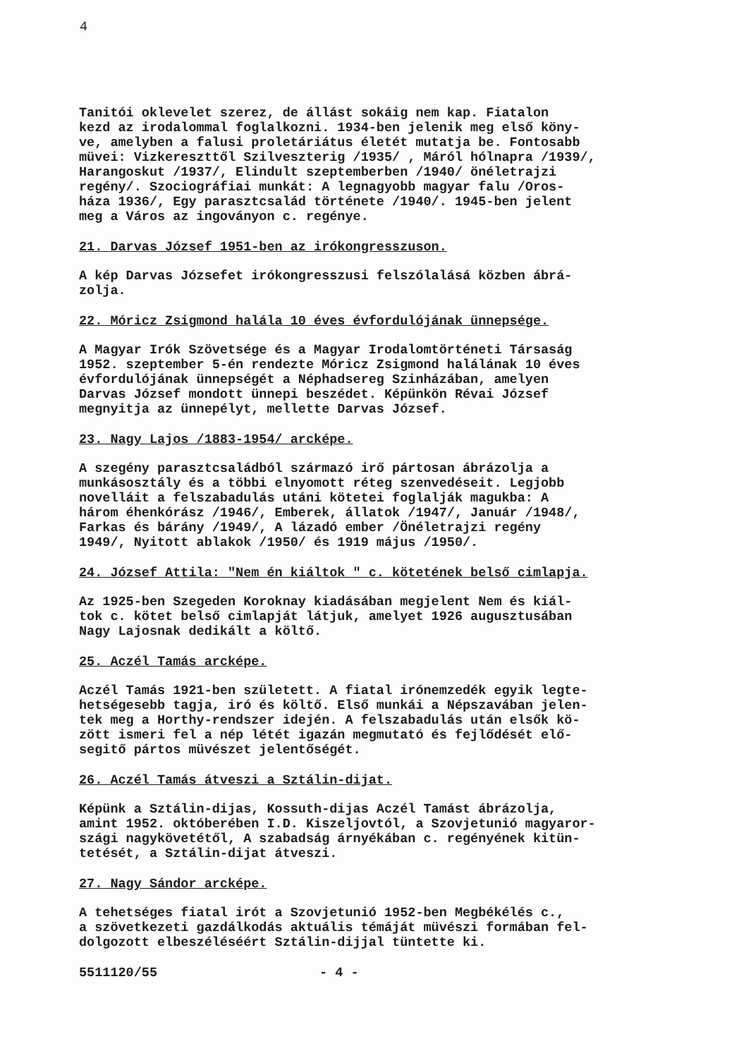4
Tanitói oklevelet szerez, de állást sokáig nem kap. Fiatalon kezd az irodalommal foglalkozni. 1934-ben jelenik meg első köny- ve, amelyben a falusi proletáriátus életét mutatja be. Fontosabb müvei: Vizkereszttől Szilveszterig /1935/ , Máról hólnapra /1939/, Harangoskut /1937/, Elindult szeptemberben /1940/ önéletrajzi regény/. Szociográfiai munkát: A legnagyobb magyar falu /Oros- háza 1936/, Egy parasztcsalád története /1940/. 1945-ben jelent meg a Város az ingoványon c. regénye.
21. Darvas József 1951-ben az irókongresszuson.
A kép Darvas Józsefet irókongresszusi felszólalásá közben ábrá- zolja.
22. Móricz Zsigmond halála 10 éves évfordulójának ünnepsége.
A Magyar Irók Szövetsége és a Magyar Irodalomtörténeti Társaság 1952. szeptember 5-én rendezte Móricz Zsigmond halálának 10 éves évfordulójának ünnepségét a Néphadsereg Szinházában, amelyen Darvas József mondott ünnepi beszédet. Képünkön Révai József megnyitja az ünnepélyt, mellette Darvas József.
23. Nagy Lajos /1883-1954/ arcképe.
A szegény parasztcsaládból származó irő pártosan ábrázolja a munkásosztály és a többi elnyomott réteg szenvedéseit. Legjobb novelláit a felszabadulás utáni kötetei foglalják magukba: A három éhenkórász /1946/, Emberek, állatok /1947/, Január /1948/, Farkas és bárány /1949/, A lázadó ember /Önéletrajzi regény 1949/, Nyitott ablakok /1950/ és 1919 május /1950/.
24. József Attila: "Nem én kiáltok " c. kötetének belső cimlapja.
Az 1925-ben Szegeden Koroknay kiadásában megjelent Nem és kiál- tok c. kötet belső cimlapját látjuk, amelyet 1926 augusztusában Nagy Lajosnak dedikált a költő.
25. Aczél Tamás arcképe.
Aczél Tamás 1921-ben született. A fiatal irónemzedék egyik legte- hetségesebb tagja, iró és költő. Első munkái a Népszavában jelen- tek meg a Horthy-rendszer idején. A felszabadulás után elsők kö- zött ismeri fel a nép létét igazán megmutató és fejlődését elő- segitő pártos müvészet jelentőségét.
26. Aczél Tamás átveszi a Sztálin-dijat.
Képünk a Sztálin-dijas, Kossuth-dijas Aczél Tamást ábrázolja, amint 1952. októberében I.D. Kiszeljovtól, a Szovjetunió magyaror- szági nagykövetétől, A szabadság árnyékában c. regényének kitün- tetését, a Sztálin-dijat átveszi.
27. Nagy Sándor arcképe.
A tehetséges fiatal irót a Szovjetunió 1952-ben Megbékélés c., a szövetkezeti gazdálkodás aktuális témáját müvészi formában fel- dolgozott elbeszéléséért Sztálin-dijjal tüntette ki.
5511120/55 - 4 -